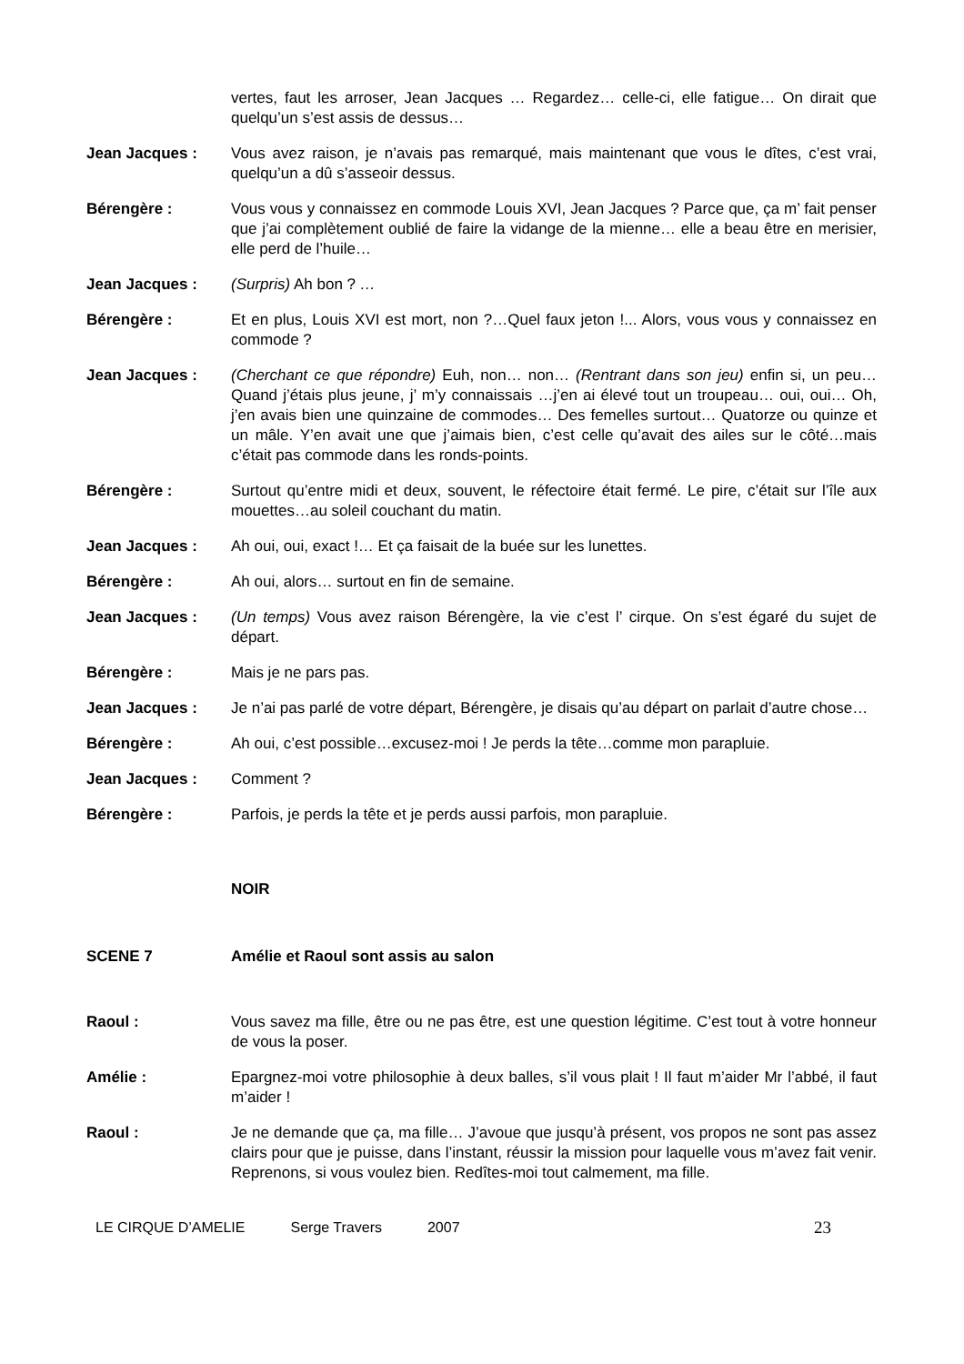vertes, faut les arroser, Jean Jacques … Regardez… celle-ci, elle fatigue… On dirait que quelqu’un s’est assis de dessus…
Jean Jacques : Vous avez raison, je n’avais pas remarqué, mais maintenant que vous le dîtes, c’est vrai, quelqu’un a dû s’asseoir dessus.
Bérengère : Vous vous y connaissez en commode Louis XVI, Jean Jacques ? Parce que, ça m’ fait penser que j’ai complètement oublié de faire la vidange de la mienne… elle a beau être en merisier, elle perd de l’huile…
Jean Jacques : (Surpris) Ah bon ? …
Bérengère : Et en plus, Louis XVI est mort, non ?…Quel faux jeton !... Alors, vous vous y connaissez en commode ?
Jean Jacques : (Cherchant ce que répondre) Euh, non… non… (Rentrant dans son jeu) enfin si, un peu… Quand j’étais plus jeune, j’ m’y connaissais …j’en ai élevé tout un troupeau… oui, oui… Oh, j’en avais bien une quinzaine de commodes… Des femelles surtout… Quatorze ou quinze et un mâle. Y’en avait une que j’aimais bien, c’est celle qu’avait des ailes sur le côté…mais c’était pas commode dans les ronds-points.
Bérengère : Surtout qu’entre midi et deux, souvent, le réfectoire était fermé. Le pire, c’était sur l’île aux mouettes…au soleil couchant du matin.
Jean Jacques : Ah oui, oui, exact !… Et ça faisait de la buée sur les lunettes.
Bérengère : Ah oui, alors… surtout en fin de semaine.
Jean Jacques : (Un temps) Vous avez raison Bérengère, la vie c’est l’ cirque. On s’est égaré du sujet de départ.
Bérengère : Mais je ne pars pas.
Jean Jacques : Je n’ai pas parlé de votre départ, Bérengère, je disais qu’au départ on parlait d’autre chose…
Bérengère : Ah oui, c’est possible…excusez-moi ! Je perds la tête…comme mon parapluie.
Jean Jacques : Comment ?
Bérengère : Parfois, je perds la tête et je perds aussi parfois, mon parapluie.
NOIR
SCENE 7 Amélie et Raoul sont assis au salon
Raoul : Vous savez ma fille, être ou ne pas être, est une question légitime. C’est tout à votre honneur de vous la poser.
Amélie : Epargnez-moi votre philosophie à deux balles, s’il vous plait ! Il faut m’aider Mr l’abbé, il faut m’aider !
Raoul : Je ne demande que ça, ma fille… J’avoue que jusqu’à présent, vos propos ne sont pas assez clairs pour que je puisse, dans l’instant, réussir la mission pour laquelle vous m’avez fait venir. Reprenons, si vous voulez bien. Redîtes-moi tout calmement, ma fille.
LE CIRQUE D’AMELIE Serge Travers 2007 23